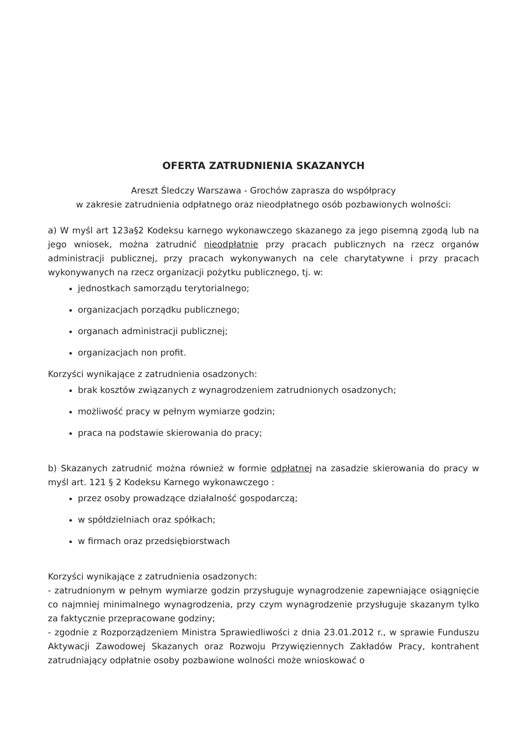OFERTA ZATRUDNIENIA SKAZANYCH
Areszt Śledczy Warszawa - Grochów zaprasza do współpracy
w zakresie zatrudnienia odpłatnego oraz nieodpłatnego osób pozbawionych wolności:
a) W myśl art 123a§2 Kodeksu karnego wykonawczego skazanego za jego pisemną zgodą lub na jego wniosek, można zatrudnić nieodpłatnie przy pracach publicznych na rzecz organów administracji publicznej, przy pracach wykonywanych na cele charytatywne i przy pracach wykonywanych na rzecz organizacji pożytku publicznego, tj. w:
jednostkach samorządu terytorialnego;
organizacjach porządku publicznego;
organach administracji publicznej;
organizacjach non profit.
Korzyści wynikające z zatrudnienia osadzonych:
brak kosztów związanych z wynagrodzeniem zatrudnionych osadzonych;
możliwość pracy w pełnym wymiarze godzin;
praca na podstawie skierowania do pracy;
b) Skazanych zatrudnić można również w formie odpłatnej na zasadzie skierowania do pracy w myśl art. 121 § 2 Kodeksu Karnego wykonawczego :
przez osoby prowadzące działalność gospodarczą;
w spółdzielniach oraz spółkach;
w firmach oraz przedsiębiorstwach
Korzyści wynikające z zatrudnienia osadzonych:
- zatrudnionym w pełnym wymiarze godzin przysługuje wynagrodzenie zapewniające osiągnięcie co najmniej minimalnego wynagrodzenia, przy czym wynagrodzenie przysługuje skazanym tylko za faktycznie przepracowane godziny;
- zgodnie z Rozporządzeniem Ministra Sprawiedliwości z dnia 23.01.2012 r., w sprawie Funduszu Aktywacji Zawodowej Skazanych oraz Rozwoju Przywięziennych Zakładów Pracy, kontrahent zatrudniający odpłatnie osoby pozbawione wolności może wnioskować o